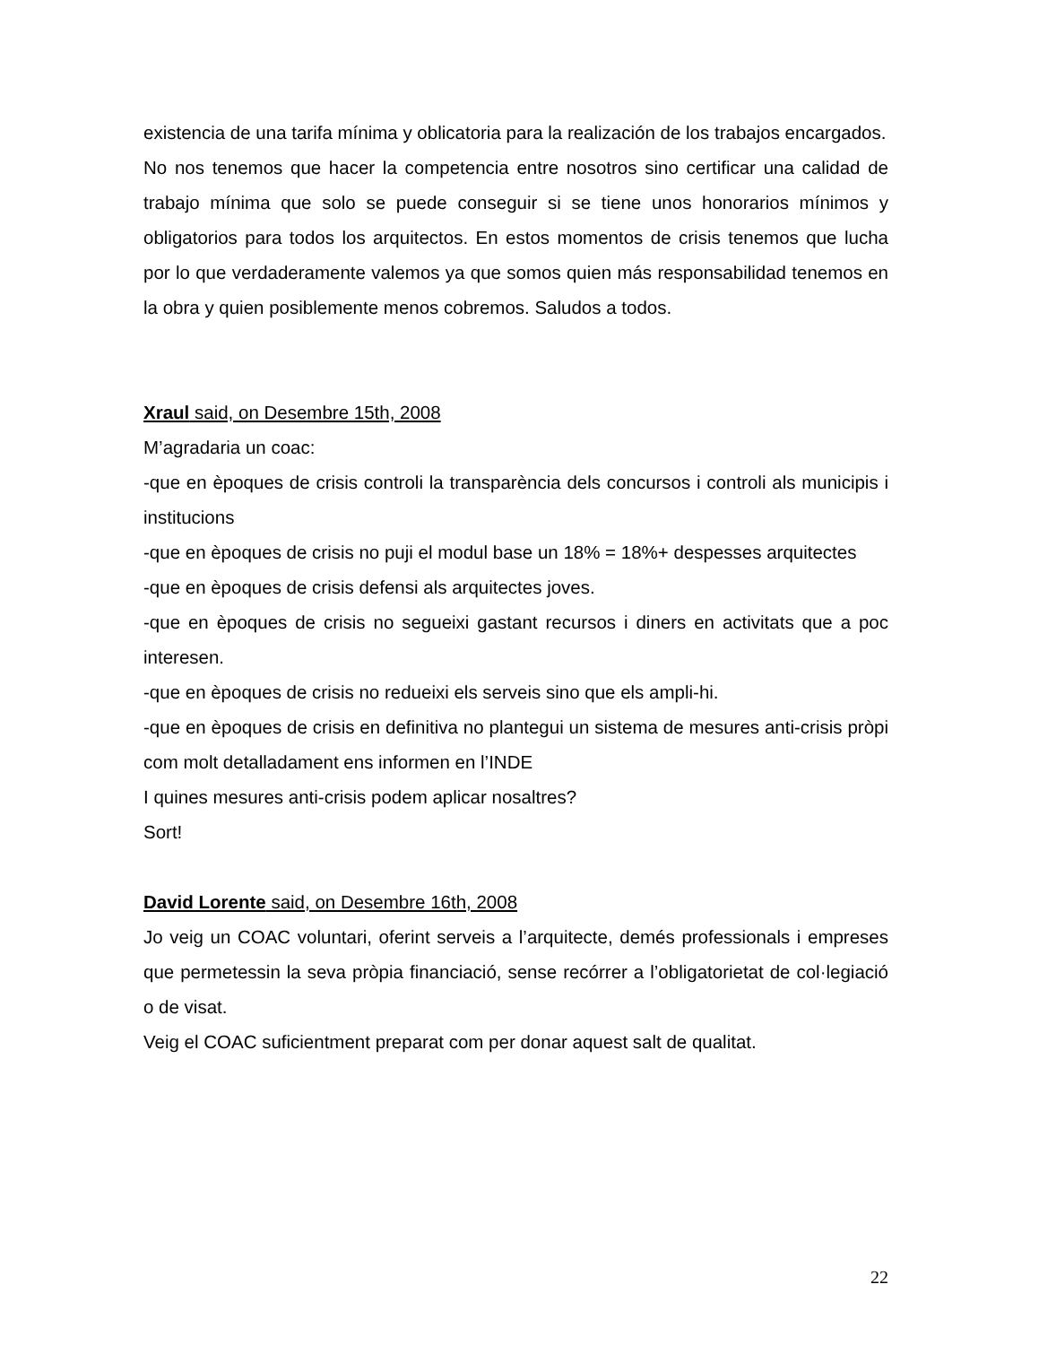existencia de una tarifa mínima y oblicatoria para la realización de los trabajos encargados.
No nos tenemos que hacer la competencia entre nosotros sino certificar una calidad de trabajo mínima que solo se puede conseguir si se tiene unos honorarios mínimos y obligatorios para todos los arquitectos. En estos momentos de crisis tenemos que lucha por lo que verdaderamente valemos ya que somos quien más responsabilidad tenemos en la obra y quien posiblemente menos cobremos. Saludos a todos.
Xraul said, on Desembre 15th, 2008
M’agradaria un coac:
-que en èpoques de crisis controli la transparència dels concursos i controli als municipis i institucions
-que en èpoques de crisis no puji el modul base un 18% = 18%+ despesses arquitectes
-que en èpoques de crisis defensi als arquitectes joves.
-que en èpoques de crisis no segueixi gastant recursos i diners en activitats que a poc interesen.
-que en èpoques de crisis no redueixi els serveis sino que els ampli-hi.
-que en èpoques de crisis en definitiva no plantegui un sistema de mesures anti-crisis pròpi com molt detalladament ens informen en l’INDE
I quines mesures anti-crisis podem aplicar nosaltres?
Sort!
David Lorente said, on Desembre 16th, 2008
Jo veig un COAC voluntari, oferint serveis a l’arquitecte, demés professionals i empreses que permetessin la seva pròpia financiació, sense recórrer a l’obligatorietat de col·legiació o de visat.
Veig el COAC suficientment preparat com per donar aquest salt de qualitat.
22